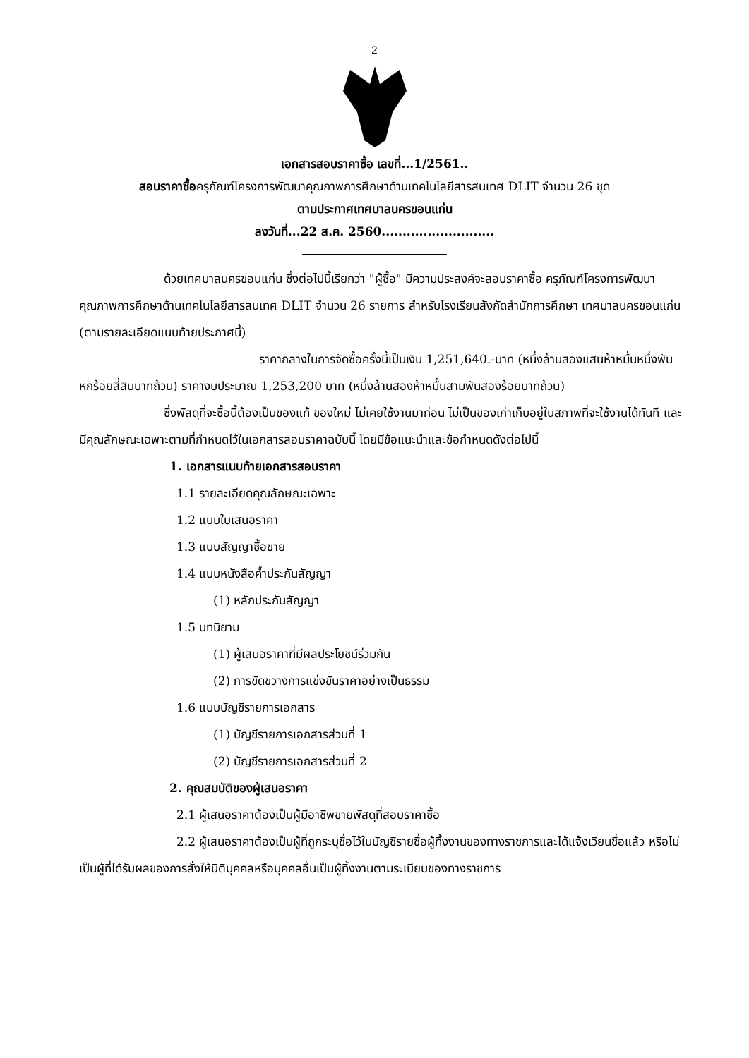2
เอกสารสอบราคาซื้อ เลขที่...1/2561..
สอบราคาซื้อครุภัณฑ์โครงการพัฒนาคุณภาพการศึกษาด้านเทคโนโลยีสารสนเทศ DLIT จำนวน 26 ชุด
ตามประกาศเทศบาลนครขอนแก่น
ลงวันที่...22 ส.ค. 2560...........................
ด้วยเทศบาลนครขอนแก่น ซึ่งต่อไปนี้เรียกว่า "ผู้ซื้อ" มีความประสงค์จะสอบราคาซื้อ ครุภัณฑ์โครงการพัฒนาคุณภาพการศึกษาด้านเทคโนโลยีสารสนเทศ DLIT จำนวน 26 รายการ สำหรับโรงเรียนสังกัดสำนักการศึกษา เทศบาลนครขอนแก่น (ตามรายละเอียดแนบท้ายประกาศนี้)
ราคากลางในการจัดซื้อครั้งนี้เป็นเงิน 1,251,640.-บาท (หนึ่งล้านสองแสนห้าหมื่นหนึ่งพันหกร้อยสี่สิบบาทถ้วน) ราคางบประมาณ 1,253,200 บาท (หนึ่งล้านสองห้าหมื่นสามพันสองร้อยบาทถ้วน)
ซึ่งพัสดุที่จะซื้อนี้ต้องเป็นของแท้ ของใหม่ ไม่เคยใช้งานมาก่อน ไม่เป็นของเก่าเก็บอยู่ในสภาพที่จะใช้งานได้ทันที และมีคุณลักษณะเฉพาะตามที่กำหนดไว้ในเอกสารสอบราคาฉบับนี้ โดยมีข้อแนะนำและข้อกำหนดดังต่อไปนี้
1. เอกสารแนบท้ายเอกสารสอบราคา
1.1 รายละเอียดคุณลักษณะเฉพาะ
1.2 แบบใบเสนอราคา
1.3 แบบสัญญาซื้อขาย
1.4 แบบหนังสือค้ำประกันสัญญา
(1) หลักประกันสัญญา
1.5 บทนิยาม
(1) ผู้เสนอราคาที่มีผลประโยชน์ร่วมกัน
(2) การขัดขวางการแข่งขันราคาอย่างเป็นธรรม
1.6 แบบบัญชีรายการเอกสาร
(1) บัญชีรายการเอกสารส่วนที่ 1
(2) บัญชีรายการเอกสารส่วนที่ 2
2. คุณสมบัติของผู้เสนอราคา
2.1 ผู้เสนอราคาต้องเป็นผู้มีอาชีพขายพัสดุที่สอบราคาซื้อ
2.2 ผู้เสนอราคาต้องเป็นผู้ที่ถูกระบุชื่อไว้ในบัญชีรายชื่อผู้ทิ้งงานของทางราชการและได้แจ้งเวียนชื่อแล้ว หรือไม่เป็นผู้ที่ได้รับผลของการสั่งให้นิติบุคคลหรือบุคคลอื่นเป็นผู้ทิ้งงานตามระเบียบของทางราชการ